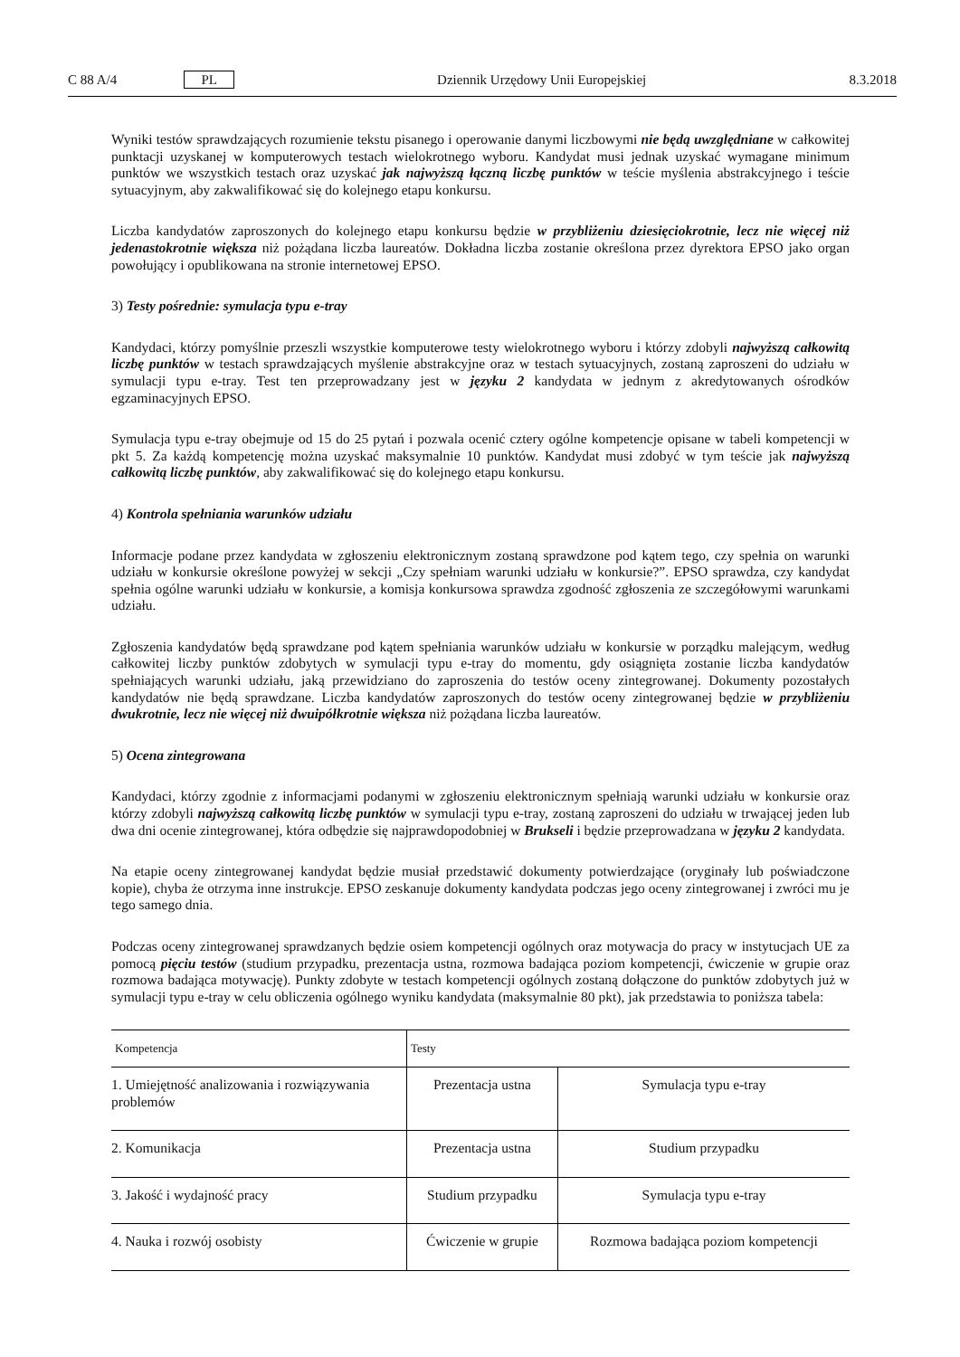C 88 A/4 PL Dziennik Urzędowy Unii Europejskiej 8.3.2018
Wyniki testów sprawdzających rozumienie tekstu pisanego i operowanie danymi liczbowymi nie będą uwzględniane w całkowitej punktacji uzyskanej w komputerowych testach wielokrotnego wyboru. Kandydat musi jednak uzyskać wymagane minimum punktów we wszystkich testach oraz uzyskać jak najwyższą łączną liczbę punktów w teście myślenia abstrakcyjnego i teście sytuacyjnym, aby zakwalifikować się do kolejnego etapu konkursu.
Liczba kandydatów zaproszonych do kolejnego etapu konkursu będzie w przybliżeniu dziesięciokrotnie, lecz nie więcej niż jedenastokrotnie większa niż pożądana liczba laureatów. Dokładna liczba zostanie określona przez dyrektora EPSO jako organ powołujący i opublikowana na stronie internetowej EPSO.
3) Testy pośrednie: symulacja typu e-tray
Kandydaci, którzy pomyślnie przeszli wszystkie komputerowe testy wielokrotnego wyboru i którzy zdobyli najwyższą całkowitą liczbę punktów w testach sprawdzających myślenie abstrakcyjne oraz w testach sytuacyjnych, zostaną zaproszeni do udziału w symulacji typu e-tray. Test ten przeprowadzany jest w języku 2 kandydata w jednym z akredytowanych ośrodków egzaminacyjnych EPSO.
Symulacja typu e-tray obejmuje od 15 do 25 pytań i pozwala ocenić cztery ogólne kompetencje opisane w tabeli kompetencji w pkt 5. Za każdą kompetencję można uzyskać maksymalnie 10 punktów. Kandydat musi zdobyć w tym teście jak najwyższą całkowitą liczbę punktów, aby zakwalifikować się do kolejnego etapu konkursu.
4) Kontrola spełniania warunków udziału
Informacje podane przez kandydata w zgłoszeniu elektronicznym zostaną sprawdzone pod kątem tego, czy spełnia on warunki udziału w konkursie określone powyżej w sekcji „Czy spełniam warunki udziału w konkursie?”. EPSO sprawdza, czy kandydat spełnia ogólne warunki udziału w konkursie, a komisja konkursowa sprawdza zgodność zgłoszenia ze szczegółowymi warunkami udziału.
Zgłoszenia kandydatów będą sprawdzane pod kątem spełniania warunków udziału w konkursie w porządku malejącym, według całkowitej liczby punktów zdobytych w symulacji typu e-tray do momentu, gdy osiągnięta zostanie liczba kandydatów spełniających warunki udziału, jaką przewidziano do zaproszenia do testów oceny zintegrowanej. Dokumenty pozostałych kandydatów nie będą sprawdzane. Liczba kandydatów zaproszonych do testów oceny zintegrowanej będzie w przybliżeniu dwukrotnie, lecz nie więcej niż dwuipółkrotnie większa niż pożądana liczba laureatów.
5) Ocena zintegrowana
Kandydaci, którzy zgodnie z informacjami podanymi w zgłoszeniu elektronicznym spełniają warunki udziału w konkursie oraz którzy zdobyli najwyższą całkowitą liczbę punktów w symulacji typu e-tray, zostaną zaproszeni do udziału w trwającej jeden lub dwa dni ocenie zintegrowanej, która odbędzie się najprawdopodobniej w Brukseli i będzie przeprowadzana w języku 2 kandydata.
Na etapie oceny zintegrowanej kandydat będzie musiał przedstawić dokumenty potwierdzające (oryginały lub poświadczone kopie), chyba że otrzyma inne instrukcje. EPSO zeskanuje dokumenty kandydata podczas jego oceny zintegrowanej i zwróci mu je tego samego dnia.
Podczas oceny zintegrowanej sprawdzanych będzie osiem kompetencji ogólnych oraz motywacja do pracy w instytucjach UE za pomocą pięciu testów (studium przypadku, prezentacja ustna, rozmowa badająca poziom kompetencji, ćwiczenie w grupie oraz rozmowa badająca motywację). Punkty zdobyte w testach kompetencji ogólnych zostaną dołączone do punktów zdobytych już w symulacji typu e-tray w celu obliczenia ogólnego wyniku kandydata (maksymalnie 80 pkt), jak przedstawia to poniższa tabela:
| Kompetencja | Testy | |
| --- | --- | --- |
| 1. Umiejętność analizowania i rozwiązywania problemów | Prezentacja ustna | Symulacja typu e-tray |
| 2. Komunikacja | Prezentacja ustna | Studium przypadku |
| 3. Jakość i wydajność pracy | Studium przypadku | Symulacja typu e-tray |
| 4. Nauka i rozwój osobisty | Ćwiczenie w grupie | Rozmowa badająca poziom kompetencji |